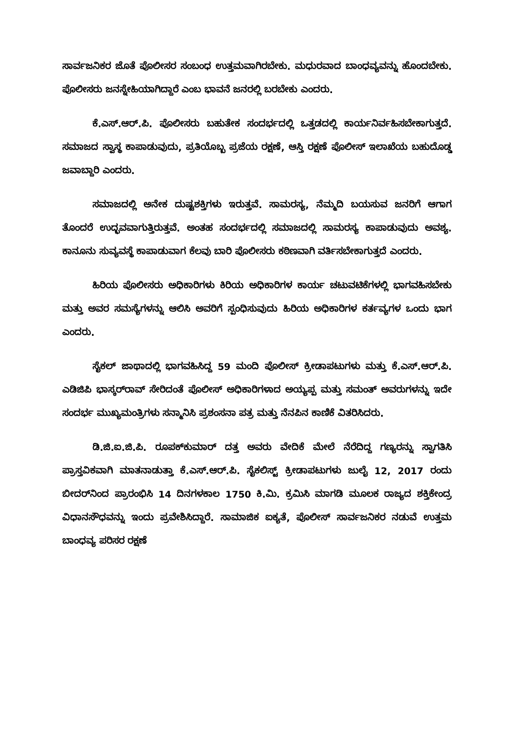ಸಾರ್ವಜನಿಕರ ಜೊತೆ ಪೊಲೀಸರ ಸಂಬಂಧ ಉತ್ತಮವಾಗಿರಬೇಕು. ಮಧುರವಾದ ಬಾಂಧವ್ಯವನ್ನು ಹೊಂದಬೇಕು. ಪೊಲೀಸರು ಜನಸ್ನೇಹಿಯಾಗಿದ್ದಾರೆ ಎಂಬ ಭಾವನೆ ಜನರಲ್ಲಿ ಬರಬೇಕು ಎಂದರು.
ಕೆ.ಎಸ್.ಆರ್.ಪಿ. ಪೊಲೀಸರು ಬಹುತೇಕ ಸಂದರ್ಭದಲ್ಲಿ ಒತ್ತಡದಲ್ಲಿ ಕಾರ್ಯನಿರ್ವಹಿಸಬೇಕಾಗುತ್ತದೆ. ಸಮಾಜದ ಸ್ವಾಸ್ಥ ಕಾಪಾಡುವುದು, ಪ್ರತಿಯೊಬ್ಬ ಪ್ರಜೆಯ ರಕ್ಷಣೆ, ಆಸ್ತಿ ರಕ್ಷಣೆ ಪೊಲೀಸ್ ಇಲಾಖೆಯ ಬಹುದೊಡ್ಡ ಜವಾಬ್ದಾರಿ ಎಂದರು.
ಸಮಾಜದಲ್ಲಿ ಅನೇಕ ದುಷ್ಟಶಕ್ತಿಗಳು ಇರುತ್ತವೆ. ಸಾಮರಸ್ಯ, ನೆಮ್ಮದಿ ಬಯಸುವ ಜನರಿಗೆ ಆಗಾಗ ತೊಂದರೆ ಉದ್ಭವವಾಗುತ್ತಿರುತ್ತವೆ. ಅಂತಹ ಸಂದರ್ಭದಲ್ಲಿ ಸಮಾಜದಲ್ಲಿ ಸಾಮರಸ್ಯ ಕಾಪಾಡುವುದು ಅವಶ್ಯ. ಕಾನೂನು ಸುವ್ಯವಸ್ಥೆ ಕಾಪಾಡುವಾಗ ಕೆಲವು ಬಾರಿ ಪೊಲೀಸರು ಕಠಿಣವಾಗಿ ವರ್ತಿಸಬೇಕಾಗುತ್ತದೆ ಎಂದರು.
ಹಿರಿಯ ಪೊಲೀಸರು ಅಧಿಕಾರಿಗಳು ಕಿರಿಯ ಅಧಿಕಾರಿಗಳ ಕಾರ್ಯ ಚಟುವಟಿಕೆಗಳಲ್ಲಿ ಭಾಗವಹಿಸಬೇಕು ಮತ್ತು ಅವರ ಸಮಸ್ಯೆಗಳನ್ನು ಆಲಿಸಿ ಅವರಿಗೆ ಸ್ಪಂಧಿಸುವುದು ಹಿರಿಯ ಅಧಿಕಾರಿಗಳ ಕರ್ತವ್ಯಗಳ ಒಂದು ಭಾಗ ಎಂದರು.
ಸೈಕಲ್ ಜಾಥಾದಲ್ಲಿ ಭಾಗವಹಿಸಿದ್ದ 59 ಮಂದಿ ಪೊಲೀಸ್ ಕ್ರೀಡಾಪಟುಗಳು ಮತ್ತು ಕೆ.ಎಸ್.ಆರ್.ಪಿ. ಎಡಿಜಿಪಿ ಭಾಸ್ಕರ್‌ರಾವ್ ಸೇರಿದಂತೆ ಪೊಲೀಸ್ ಅಧಿಕಾರಿಗಳಾದ ಅಯ್ಯಪ್ಪ ಮತ್ತು ಸಮಂತ್ ಅವರುಗಳನ್ನು ಇದೇ ಸಂದರ್ಭ ಮುಖ್ಯಮಂತ್ರಿಗಳು ಸನ್ಮಾನಿಸಿ ಪ್ರಶಂಸನಾ ಪತ್ರ ಮತ್ತು ನೆನಪಿನ ಕಾಣಿಕೆ ವಿತರಿಸಿದರು.
ಡಿ.ಜಿ.ಐ.ಜಿ.ಪಿ. ರೂಪಕ್‌ಕುಮಾರ್ ದತ್ತ ಅವರು ವೇದಿಕೆ ಮೇಲೆ ನೆರೆದಿದ್ದ ಗಣ್ಯರನ್ನು ಸ್ವಾಗತಿಸಿ ಪ್ರಾಸ್ತವಿಕವಾಗಿ ಮಾತನಾಡುತ್ತಾ ಕೆ.ಎಸ್.ಆರ್.ಪಿ. ಸೈಕಲಿಸ್ಟ್ ಕ್ರೀಡಾಪಟುಗಳು ಜುಲೈ 12, 2017 ರಂದು ಬೀದರ್‌ನಿಂದ ಪ್ರಾರಂಭಿಸಿ 14 ದಿನಗಳಕಾಲ 1750 ಕಿ.ಮಿ. ಕ್ರಮಿಸಿ ಮಾಗಡಿ ಮೂಲಕ ರಾಜ್ಯದ ಶಕ್ತಿಕೇಂದ್ರ ವಿಧಾನಸೌಧವನ್ನು ಇಂದು ಪ್ರವೇಶಿಸಿದ್ದಾರೆ. ಸಾಮಾಜಿಕ ಐಕ್ಯತೆ, ಪೊಲೀಸ್ ಸಾರ್ವಜನಿಕರ ನಡುವೆ ಉತ್ತಮ ಬಾಂಧವ್ಯ ಪರಿಸರ ರಕ್ಷಣೆ